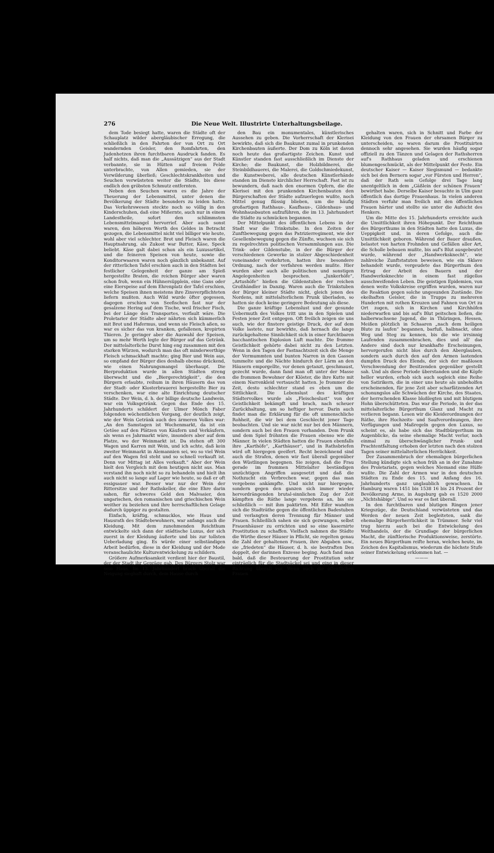276 Die Neue Welt. Illustrirte Unterhaltungsbeilage.
dem Tode besiegt hatte, waren die Städte oft der Schauplatz wilder abergläubischer Erregung, die schließlich in den Fahrten der von Ort zu Ort wandernden Geisler, den Romfahrten, den Judenhetzen ihren furchtbaren Ausdruck fanden. Es half nichts, daß man die „Aussätzigen“ aus der Stadt verbannte, sie in Hütten auf freiem Felde unterbrachte, von Allen gemieden, sie der Verwilderung überließ; Geschlechtskrankheiten und Seuchen verwüsteten weiter die Städte, bis diese endlich den gröbsten Schmutz entfernten.
Neben den Seuchen waren es die Jahre der Theuerung der Lebensmittel, unter denen die Bevölkerung der Städte besonders zu leiden hatte. Das Verkehrswesen steckte noch so völlig in den Kinderschuhen, daß eine Mißernte, auch nur in einem Landestheile, sofort den schlimmsten Lebensmittelmangel hervorrief. Aber auch sonst waren, den höheren Werth des Geldes in Betracht gezogen, die Lebensmittel nicht viel billiger wie heute, wohl aber viel schlechter. Brot und Fleisch waren die Hauptnahrung, als Zukost war Butter, Käse, Speck beliebt. Käse galt dabei schon als ein Luxusartikel, und die feineren Speisen von heute, sowie die Konditorwaaren waren noch gänzlich unbekannt. Auf der ritterlichen Tafel erschien auch in den Städten bei festlicher Gelegenheit der ganze am Spieß hergestellte Braten, die reichen Bürger aber waren schon froh, wenn ein Hühnersüpplein, eine Gans oder eine Eierspeise auf dem Ehrenplatz der Tafel erschien, welche Speisen ihnen meistens ihre Zinsverpflichteten liefern mußten. Auch Wild wurde öfter gegessen, dagegen erschien von Seefischen fast nur der gesalzene Hering auf dem Tische, weil frischer Fisch, bei der Länge des Transportes, verfault wäre. Die Proletarier der Städte aber nährten sich kümmerlich mit Brot und Hafermus, und wenn sie Fleisch aßen, so war es sicher das von kranken, gefallenen, krepirten Thieren. Je geringer aber die Auswahl der Speisen, um so mehr Werth legte der Bürger auf das Getränk. Der mittelalterliche Durst hing eng zusammen mit den starken Würzen, wodurch man das oft minderwerthige Fleisch schmackhaft machte; ging Bier und Wein aus, so empfand der Bürger dies deshalb ebenso drückend, wie einen Nahrungsmangel überhaupt. Die Bierproduktion wurde in allen Städten streng überwacht und die „Biergerechtigkeit“, die den Bürgern erlaubte, reihum in ihren Häusern das von der Stadt- oder Klosterbrauerei hergestellte Bier zu verschenken, war eine alte Einrichtung deutscher Städte. Der Wein, d. h. der billige deutsche Landwein, war ein Volksgetränk. Gegen das Ende des 15. Jahrhunderts schildert der Ulmer Mönch Faber folgenden wöchentlichen Vorgang, der deutlich zeigt, wie der Wein Getränk auch des ärmeren Volkes war: „An den Samstagen ist Wochenmarkt, da ist ein Getöse auf den Plätzen von Käufern und Verkäufern, als wenn es Jahrmarkt wäre, insonders aber auf dem Platze, wo der Weinmarkt ist. Da stehen oft 300 Wagen und Karren mit Wein, und ich achte, daß kein zweiter Weinmarkt in Alemannien sei, wo so viel Wein auf den Wagen feil steht und so schnell verkauft ist. Denn vor Mittag ist Alles verkauft.“ Aber der Wein hielt den Vergleich mit dem heutigen nicht aus. Man verstand ihn noch nicht so zu behandeln und hielt ihn auch nicht so lange auf Lager wie heute, so daß er oft essigsauer war. Besser war nur der Wein der Rittersitze und der Rathskeller, die eine Ehre darin sahen, für schweres Geld den Malvasier, den ungarischen, den romanischen und griechischen Wein weither zu beziehen und ihre herrschaftlichen Gelage dadurch üppiger zu gestalten.
Einfach, kräftig, schmucklos, wie Haus und Hausrath des Städtebewohners, war anfangs auch die Kleidung. Mit dem zunehmenden Reichthum entwickelte sich dann der städtische Luxus, der sich zuerst in der Kleidung äußerte und bis zur tollsten Ueberladung ging. Es würde einer selbständigen Arbeit bedürfen, diese in der Kleidung und der Mode veranschaulichte Kulturentwickelung zu schildern.
Größere Aufmerksamkeit verdient hier der Baustil, der der Stadt ihr Gepräge gab. Des Bürgers Stolz war sein Haus. Im 13. Jahrhundert brach überall die Neigung sieghaft durch, dem Hause durch
den Bau ein monumentales, künstlerisches Aussehen zu geben. Die Vorherrschaft der Klerisei bewirkte, daß sich die Baukunst zumal in prunkenden Kirchenbauten äußerte. Der Dom zu Köln ist davon noch heute das großartigste Zeichen. Kunst und Künstler standen fast ausschließlich im Dienste der Kirche; die Baukunst, die Holzbildnerei, die Steinbildhauerei, die Malerei, die Goldschmiedekunst, die Kunstweberei, alle deutschen Künstlerhände standen im Dienste kirchlicher Herrschaft. Fast ist zu bewundern, daß nach den enormen Opfern, die die Klerisei mit den prunkenden Kirchenbauten den Bürgerschaften der Städte aufzuerlegen wußte, noch Mittel genug flüssig blieben, um die häufig großartigen Rathhaus-, Kaufhaus-, Gildenhaus- und Wohnhausbauten aufzuführen, die im 13. Jahrhundert die Städte zu schmücken begannen.
Der Mittelpunkt des öffentlichen Lebens in der Stadt war die Trinkstube. In den Zeiten der Zunftbewegung gegen das Patrizierregiment, wie der Gesellenbewegung gegen die Zünfte, wuchsen sie sich zu regelrechten politischen Versammlungen aus. Die Trink- oder Gildenstube, in der die Bürger der verschiedenen Gewerke in stolzer Abgeschiedenheit voneinander verkehrten, hatten ihre besondere Ordnung, nach der verfahren werden mußte. Hier wurden aber auch alle politischen und sonstigen Angelegenheiten besprochen. „Junkerhöfe“, „Artushöfe“ hießen die Gildenstuben der reichen Großhändler in Danzig. Waren auch die Trinkstuben der Bürger kleiner Städte nicht, gleich jenen des Nordens, mit mittelalterlichem Prunk überladen, so hatten sie doch keine geringere Bedeutung als diese.
Die ganze kräftige Lebenslust und der gesunde Uebermuth des Volkes tritt uns in den Spielen und Festen jener Zeit entgegen. Oft freilich zeigen sie uns auch, wie der finstere geistige Druck, der auf dem Volke lastete, nur bewirkte, daß hernach die lange zurückgehaltene Sinnlichkeit sich in einer furchtbaren bacchantischen Explosion Luft machte. Die fromme Geistlichkeit gehörte dabei nicht zu den Letzten. Wenn in den Tagen der Fastnachtszeit sich die Menge der Vermummten und bunten Narren in den Gassen tummelte und die Nächte hindurch der Lärm an den Häusern emporgellte, vor denen getanzt, geschmaust, gezecht wurde, dann fand man oft unter der Masse die frommen Bewohner der Klöster, die ihre Kutte mit einem Narrenkleid vertauscht hatten. Je frommer die Zeit, desto schlechter stand es eben um die Sittlichkeit. Die Lebenslust des kräftigen Städtervolkes wurde als „Fleischeslust“ von der Geistlichkeit bekämpft und brach, nach scheuer Zurückhaltung, um so heftiger hervor. Darin auch findet man die Erklärung für die oft unmenschliche Rohheit, die wir bei dem Geschlecht jener Tage beobachten. Und sie war nicht nur bei den Männern, sondern auch bei den Frauen vorhanden. Dem Prunk und dem Spiel fröhnten die Frauen ebenso wie die Männer. In vielen Städten hatten die Frauen ebenfalls ihre „Karthöfe“, „Karthäuser“, und in Rathsbriefen wird oft hiergegen geeifert. Recht bezeichnend sind auch die Strafen, denen wir fast überall gegenüber den Wüstlingen begegnen. Sie zeigen, daß die Frau gerade im frommen Mittelalter beständigen unzüchtigen Angriffen ausgesetzt und daß die Nothzucht ein Verbrechen war, gegen das man vergebens ankämpfte. Und nicht nur hiergegen, sondern gegen den ganzen sich immer wieder hervordrängenden brutal-sinnlichen Zug der Zeit kämpften die Räthe lange vergebens an, bis sie schließlich — mit ihm paktirten. Mit Eifer wandten sich die Stadträthe gegen die öffentlichen Badestuben und verlangten deren Trennung für Männer und Frauen. Schließlich sahen sie sich gezwungen, selbst Frauenhäuser zu errichten und so eine kasernirte Prostitution zu schaffen. Vielfach nahmen die Städte die Wirthe dieser Häuser in Pflicht, sie regelten genau die Zahl der gehaltenen Frauen, ihre Abgaben usw., sie „friedeten“ die Häuser, d. h. sie bestraften Den doppelt, der darinnen Exzesse beging. Auch fand man bald, daß die Besteuerung der Prostitution sehr einträglich für die Stadtsäckel sei und ging in dieser Richtung überall vor. Wenn auch die öffentlichen Frauen
gehalten waren, sich in Schnitt und Farbe der Kleidung von den Frauen der ehrsamen Bürger zu unterscheiden, so waren darum die Prostituirten dennoch sehr angesehen. Sie wurden häufig sogar offiziell zu den Tänzen und Gelagen der Rathsherren auf's Rathhaus geladen und erschienen blumengeschmückt, als der Mittelpunkt der Feste. Ein deutscher Kaiser — Kaiser Siegismund — bedankte sich bei den Bernern sogar „vor Fürsten und Herren“, daß der Rath sein Gefolge drei Tage lang unentgeltlich in dem „Gäßlein der schönen Frauen“ bewirthet habe. Derselbe Kaiser besuchte in Ulm ganz öffentlich das dortige Frauenhaus. In vielen anderen Städten verfuhr man freilich mit den öffentlichen Frauen härter und stellte sie unter die Aufsicht des Henkers.
Um die Mitte des 15. Jahrhunderts erreichte auch die Unsittlichkeit ihren Höhepunkt. Der Reichthum des Bürgerthums in den Städten hatte den Luxus, die Ueppigkeit und, in deren Gefolge, auch die Unsittlichkeit geboren. Während der Bauer draußen, belastet von harten Frohnden und Gefällen aller Art, die Scholle bebauen mußte, bis auf's Blut ausgebeutet wurde, während der „Handwerksknecht“, wie zahlreiche Zunftstatuten beweisen, wie ein Sklave behandelt wurde, vergeudete das Bürgerthum den Ertrag der Arbeit des Bauern und der Handwerksknechte in einem fast zügellos ausschweifenden Leben. Die geistigen Epidemien, von denen weite Volkskreise ergriffen wurden, waren nur die Reaktion gegen solche ungesunden Zustände. Die ekelhaften Geisler, die in Trupps zu mehreren Hunderten mit rothen Kreuzen und Fahnen von Ort zu Ort zogen, sich in Kirchen und Kirchhöfen niederwarfen und bis auf's Blut peitschen ließen, die halberwachsene Jugend, die in Thüringen, Hessen, Meißen plötzlich in Schaaren „nach dem heiligen Blute zu laufen“ begannen, barfuß, halbnackt, ohne Weg und Steg zu kennen, bis die wie irrsinnig Laufenden zusammenbrachen, dies und all' das Andere sind doch nur krankhafte Erscheinungen, hervorgerufen nicht blos durch den Aberglauben, sondern auch durch den auf den Armen lastenden dumpfen Druck des Elends, der sich der maßlosen Verschwendung der Besitzenden gegenüber gestellt sah. Und als diese Periode überstanden und die Köpfe heller wurden, erhob sich auch sogleich eine Reihe von Satirikern, die in einer uns heute als unbeholfen erscheinenden, für jene Zeit aber scharfätzenden Art schonungslos alle Schwächen der Kirche, des Staates, der herrschenden Klasse bloßlegten und mit blutigem Hohn überschütteten. Das war die Periode, in der das mittelalterliche Bürgerthum Glanz und Macht zu verlieren begann. Lesen wir die Kleiderordnungen der Räthe, ihre Hochzeits- und Saufverordnungen, ihre Verfügungen und Maßregeln gegen den Luxus, so scheint es, als habe sich das Stadtbürgerthum im Augenblicke, da seine ehemalige Macht verlor, noch einmal zu überschwänglicher Prunk- und Prachtentfaltung erhoben der letzten nach den stolzen Tagen seiner mittelalterlichen Herrlichkeit.
Der Zusammenbruch der ehemaligen bürgerlichen Stellung kündigte sich schon früh an in der Zunahme des Proletariats, gegen welches Niemand eine Hülfe wußte. Die Zahl der Armen war in den deutschen Städten zu Ende des 15. und Anfang des 16. Jahrhunderts ganz unglaublich gewachsen. In Hamburg waren 1451 bis 1538 16 bis 24 Prozent der Bevölkerung Arme, in Augsburg gab es 1520 2000 „Nichtshäbige“. Und so war es fast überall.
In den furchtbaren und blutigen Ringen jener Kriegszüge, die Deutschland verwüsteten und das Werden der neuen Zeit begleiteten, sank die ehemalige Bürgerherrlichkeit in Trümmer. Sehr viel trug hierzu auch bei die Entwickelung des Welthandels, der die Grundlage der bürgerlichen Macht, die zünftlerische Produktionsweise, zerstörte. Ein neues Bürgerthum reifte heran, welches heute, im Zeichen des Kapitalismus, wiederum die höchste Stufe seiner Entwickelung erklommen hat. —
———